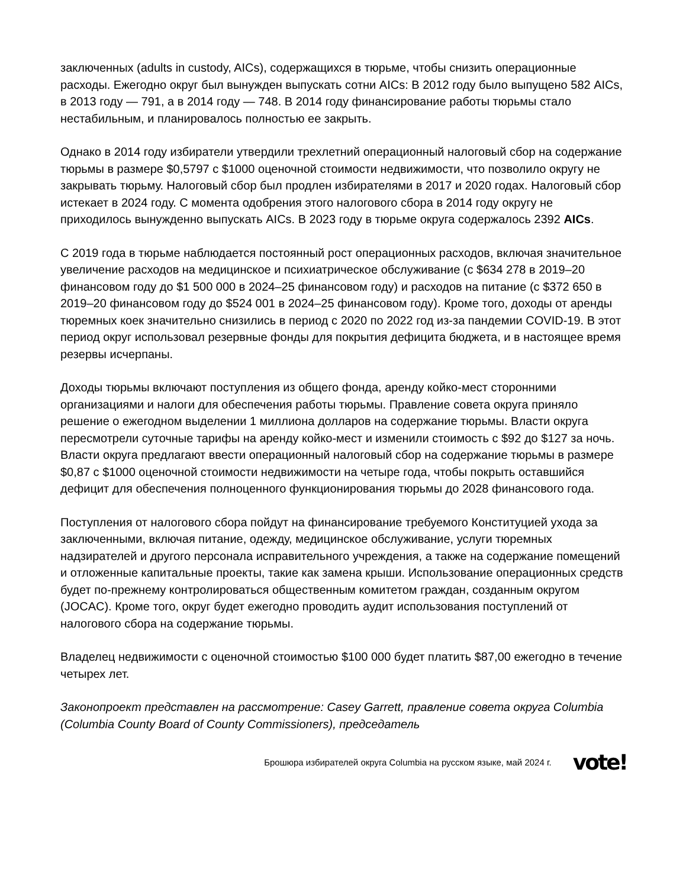заключенных (adults in custody, AICs), содержащихся в тюрьме, чтобы снизить операционные расходы. Ежегодно округ был вынужден выпускать сотни AICs: В 2012 году было выпущено 582 AICs, в 2013 году — 791, а в 2014 году — 748. В 2014 году финансирование работы тюрьмы стало нестабильным, и планировалось полностью ее закрыть.
Однако в 2014 году избиратели утвердили трехлетний операционный налоговый сбор на содержание тюрьмы в размере $0,5797 с $1000 оценочной стоимости недвижимости, что позволило округу не закрывать тюрьму. Налоговый сбор был продлен избирателями в 2017 и 2020 годах. Налоговый сбор истекает в 2024 году. С момента одобрения этого налогового сбора в 2014 году округу не приходилось вынужденно выпускать AICs. В 2023 году в тюрьме округа содержалось 2392 AICs.
С 2019 года в тюрьме наблюдается постоянный рост операционных расходов, включая значительное увеличение расходов на медицинское и психиатрическое обслуживание (с $634 278 в 2019–20 финансовом году до $1 500 000 в 2024–25 финансовом году) и расходов на питание (с $372 650 в 2019–20 финансовом году до $524 001 в 2024–25 финансовом году). Кроме того, доходы от аренды тюремных коек значительно снизились в период с 2020 по 2022 год из-за пандемии COVID-19. В этот период округ использовал резервные фонды для покрытия дефицита бюджета, и в настоящее время резервы исчерпаны.
Доходы тюрьмы включают поступления из общего фонда, аренду койко-мест сторонними организациями и налоги для обеспечения работы тюрьмы. Правление совета округа приняло решение о ежегодном выделении 1 миллиона долларов на содержание тюрьмы. Власти округа пересмотрели суточные тарифы на аренду койко-мест и изменили стоимость с $92 до $127 за ночь. Власти округа предлагают ввести операционный налоговый сбор на содержание тюрьмы в размере $0,87 с $1000 оценочной стоимости недвижимости на четыре года, чтобы покрыть оставшийся дефицит для обеспечения полноценного функционирования тюрьмы до 2028 финансового года.
Поступления от налогового сбора пойдут на финансирование требуемого Конституцией ухода за заключенными, включая питание, одежду, медицинское обслуживание, услуги тюремных надзирателей и другого персонала исправительного учреждения, а также на содержание помещений и отложенные капитальные проекты, такие как замена крыши. Использование операционных средств будет по-прежнему контролироваться общественным комитетом граждан, созданным округом (JOCAC). Кроме того, округ будет ежегодно проводить аудит использования поступлений от налогового сбора на содержание тюрьмы.
Владелец недвижимости с оценочной стоимостью $100 000 будет платить $87,00 ежегодно в течение четырех лет.
Законопроект представлен на рассмотрение: Casey Garrett, правление совета округа Columbia (Columbia County Board of County Commissioners), председатель
Брошюра избирателей округа Columbia на русском языке, май 2024 г. vote!